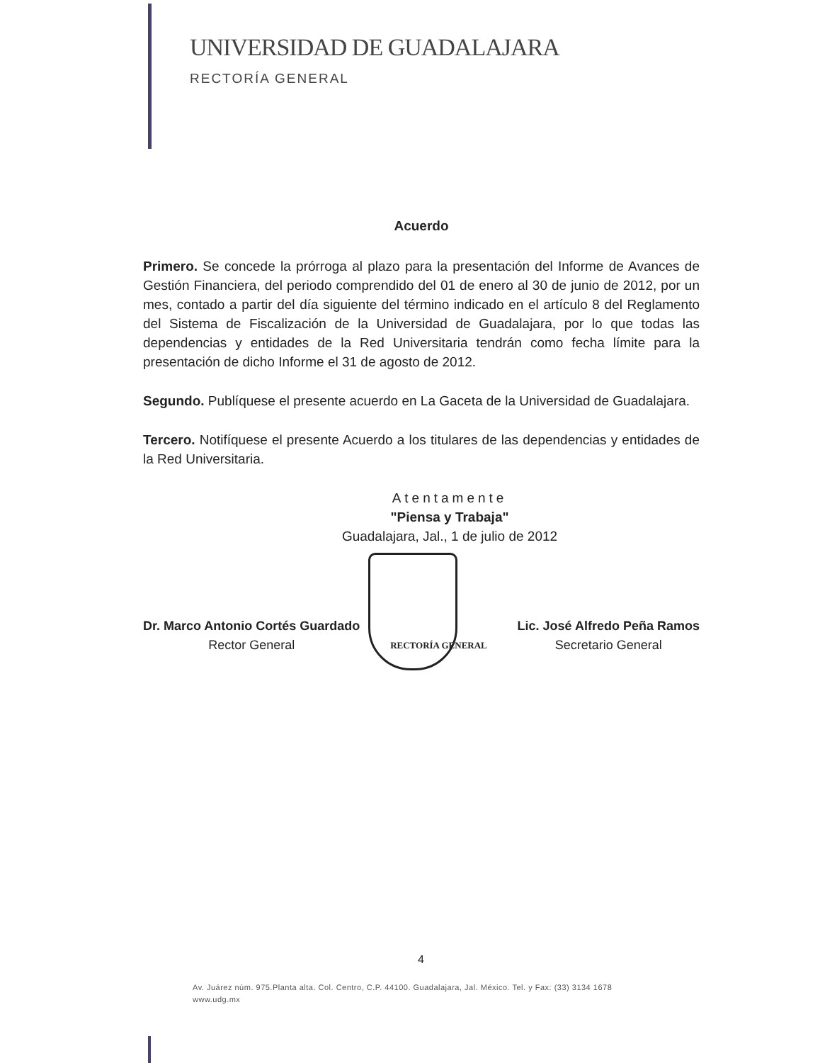UNIVERSIDAD DE GUADALAJARA
RECTORÍA GENERAL
Acuerdo
Primero. Se concede la prórroga al plazo para la presentación del Informe de Avances de Gestión Financiera, del periodo comprendido del 01 de enero al 30 de junio de 2012, por un mes, contado a partir del día siguiente del término indicado en el artículo 8 del Reglamento del Sistema de Fiscalización de la Universidad de Guadalajara, por lo que todas las dependencias y entidades de la Red Universitaria tendrán como fecha límite para la presentación de dicho Informe el 31 de agosto de 2012.
Segundo. Publíquese el presente acuerdo en La Gaceta de la Universidad de Guadalajara.
Tercero. Notifíquese el presente Acuerdo a los titulares de las dependencias y entidades de la Red Universitaria.
Atentamente
"Piensa y Trabaja"
Guadalajara, Jal., 1 de julio de 2012
Dr. Marco Antonio Cortés Guardado
Rector General
RECTORÍA GENERAL
Lic. José Alfredo Peña Ramos
Secretario General
4
Av. Juárez núm. 975.Planta alta. Col. Centro, C.P. 44100. Guadalajara, Jal. México. Tel. y Fax: (33) 3134 1678
www.udg.mx